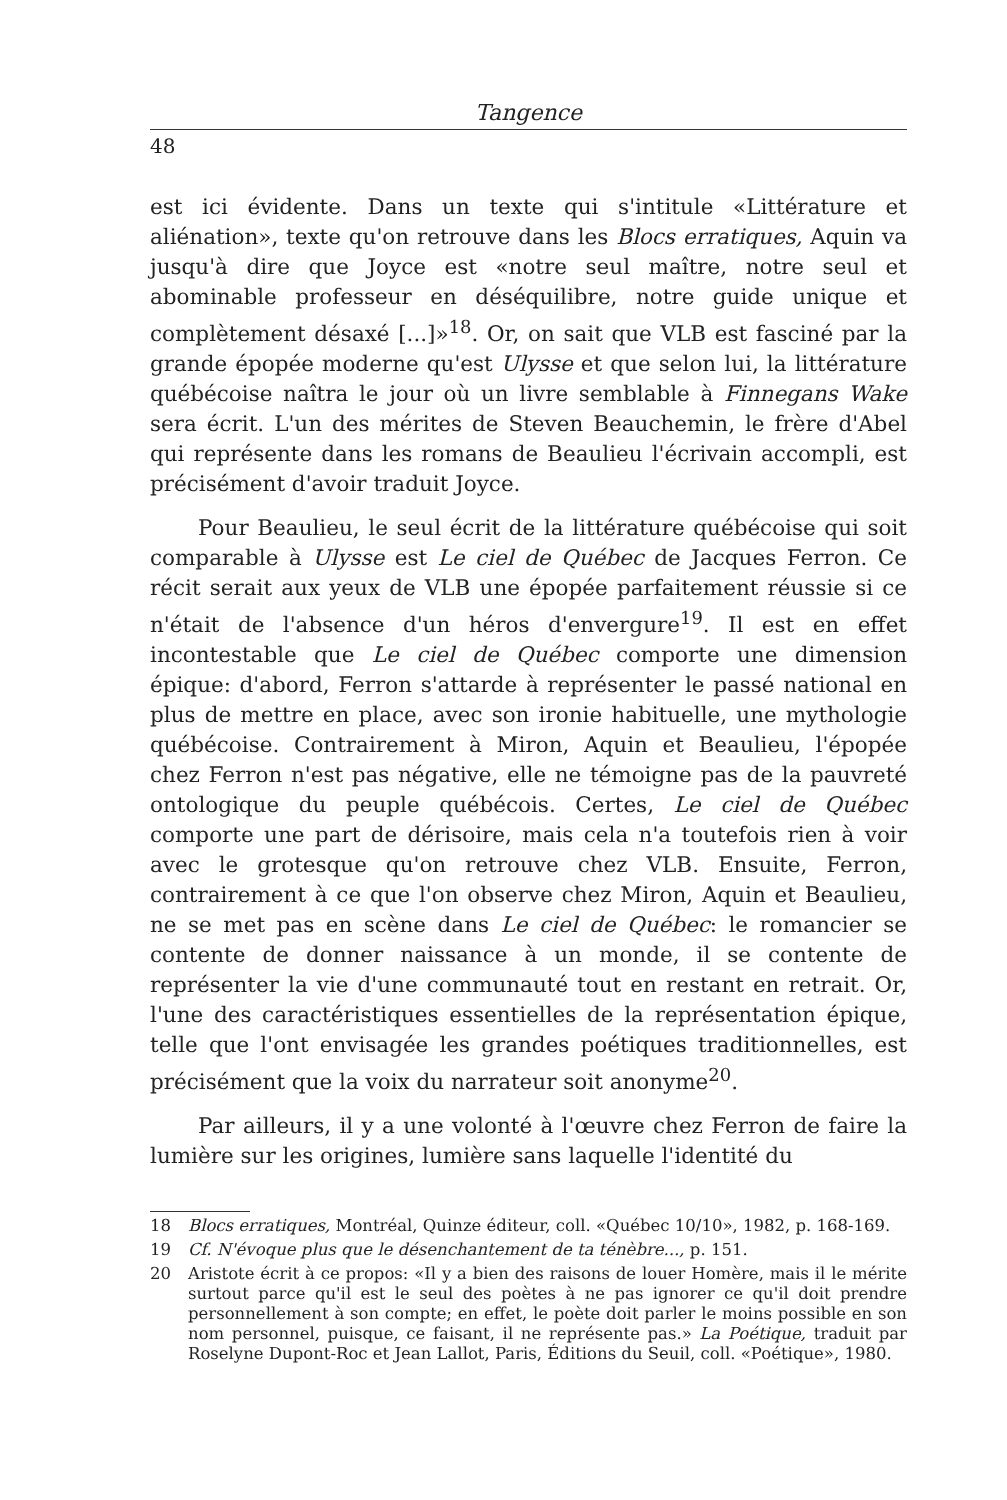Tangence
48
est ici évidente. Dans un texte qui s'intitule «Littérature et aliénation», texte qu'on retrouve dans les Blocs erratiques, Aquin va jusqu'à dire que Joyce est «notre seul maître, notre seul et abominable professeur en déséquilibre, notre guide unique et complètement désaxé [...]»<sup>18</sup>. Or, on sait que VLB est fasciné par la grande épopée moderne qu'est Ulysse et que selon lui, la littérature québécoise naîtra le jour où un livre semblable à Finnegans Wake sera écrit. L'un des mérites de Steven Beauchemin, le frère d'Abel qui représente dans les romans de Beaulieu l'écrivain accompli, est précisément d'avoir traduit Joyce.
Pour Beaulieu, le seul écrit de la littérature québécoise qui soit comparable à Ulysse est Le ciel de Québec de Jacques Ferron. Ce récit serait aux yeux de VLB une épopée parfaitement réussie si ce n'était de l'absence d'un héros d'envergure<sup>19</sup>. Il est en effet incontestable que Le ciel de Québec comporte une dimension épique: d'abord, Ferron s'attarde à représenter le passé national en plus de mettre en place, avec son ironie habituelle, une mythologie québécoise. Contrairement à Miron, Aquin et Beaulieu, l'épopée chez Ferron n'est pas négative, elle ne témoigne pas de la pauvreté ontologique du peuple québécois. Certes, Le ciel de Québec comporte une part de dérisoire, mais cela n'a toutefois rien à voir avec le grotesque qu'on retrouve chez VLB. Ensuite, Ferron, contrairement à ce que l'on observe chez Miron, Aquin et Beaulieu, ne se met pas en scène dans Le ciel de Québec: le romancier se contente de donner naissance à un monde, il se contente de représenter la vie d'une communauté tout en restant en retrait. Or, l'une des caractéristiques essentielles de la représentation épique, telle que l'ont envisagée les grandes poétiques traditionnelles, est précisément que la voix du narrateur soit anonyme<sup>20</sup>.
Par ailleurs, il y a une volonté à l'œuvre chez Ferron de faire la lumière sur les origines, lumière sans laquelle l'identité du
18 Blocs erratiques, Montréal, Quinze éditeur, coll. «Québec 10/10», 1982, p. 168-169.
19 Cf. N'évoque plus que le désenchantement de ta ténèbre..., p. 151.
20 Aristote écrit à ce propos: «Il y a bien des raisons de louer Homère, mais il le mérite surtout parce qu'il est le seul des poètes à ne pas ignorer ce qu'il doit prendre personnellement à son compte; en effet, le poète doit parler le moins possible en son nom personnel, puisque, ce faisant, il ne représente pas.» La Poétique, traduit par Roselyne Dupont-Roc et Jean Lallot, Paris, Éditions du Seuil, coll. «Poétique», 1980.